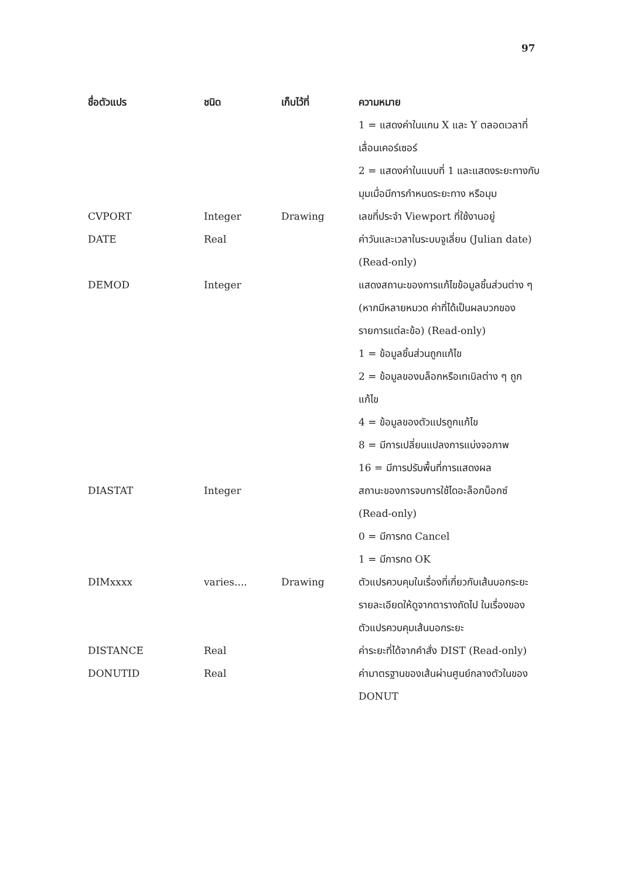97
| ชื่อตัวแปร | ชนิด | เก็บไว้ที่ | ความหมาย |
| --- | --- | --- | --- |
| | | | 1 = แสดงค่าในแกน X และ Y ตลอดเวลาที่เลื่อนเคอร์เซอร์ 2 = แสดงค่าในแบบที่ 1 และแสดงระยะทางกับมุมเมื่อมีการกำหนดระยะทาง หรือมุม |
| CVPORT | Integer | Drawing | เลขที่ประจำ Viewport ที่ใช้งานอยู่ |
| DATE | Real | | ค่าวันและเวลาในระบบจูเลี่ยน (Julian date) (Read-only) |
| DEMOD | Integer | | แสดงสถานะของการแก้ไขข้อมูลชิ้นส่วนต่าง ๆ (หากมีหลายหมวด ค่าที่ได้เป็นผลบวกของรายการแต่ละข้อ) (Read-only) 1 = ข้อมูลชิ้นส่วนถูกแก้ไข 2 = ข้อมูลของบล็อกหรือเทเบิลต่าง ๆ ถูกแก้ไข 4 = ข้อมูลของตัวแปรถูกแก้ไข 8 = มีการเปลี่ยนแปลงการแบ่งจอภาพ 16 = มีการปรับพื้นที่การแสดงผล |
| DIASTAT | Integer | | สถานะของการจบการใช้ไดอะล็อกบ็อกซ์ (Read-only) 0 = มีการกด Cancel 1 = มีการกด OK |
| DIMxxxx | varies.... | Drawing | ตัวแปรควบคุมในเรื่องที่เกี่ยวกับเส้นบอกระยะ รายละเอียดให้ดูจากตารางถัดไป ในเรื่องของตัวแปรควบคุมเส้นบอกระยะ |
| DISTANCE | Real | | ค่าระยะที่ได้จากคำสั่ง DIST (Read-only) |
| DONUTID | Real | | ค่ามาตรฐานของเส้นผ่านศูนย์กลางตัวในของ DONUT |